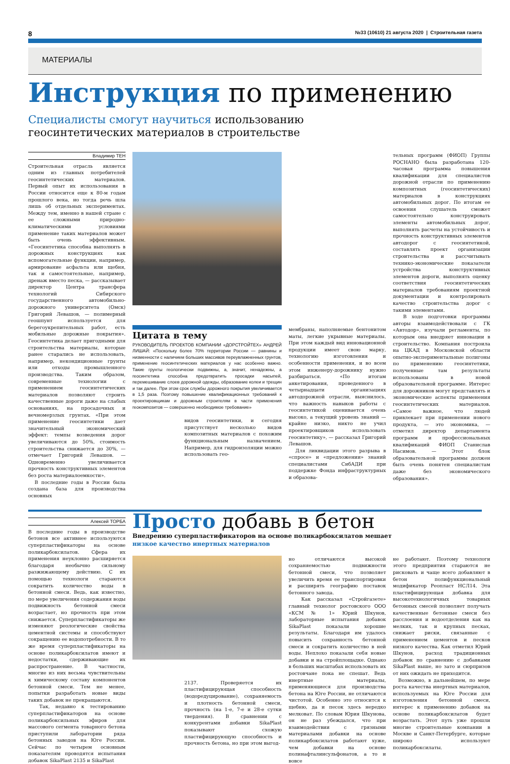8 №33 (10610) 21 августа 2020 | Строительная газета
МАТЕРИАЛЫ
Инструкция по применению
Специалисты смогут научиться использованию
геосинтетических материалов в строительстве
Владимир ТЕН
Строительная отрасль является одним из главных потребителей геосинтетических материалов. Первый опыт их использования в России относится еще к 80-м годам прошлого века, но тогда речь шла лишь об отдельных экспериментах. Между тем, именно в нашей стране с ее сложными природно-климатическими условиями применение таких материалов может быть очень эффективным. «Геосинтетика способна выполнять в дорожных конструкциях как вспомогательные функции, например, армирование асфальта или щебня, так и самостоятельные, например, дренаж вместо песка, — рассказывает директор Центра трансфера технологий Сибирского государственного автомобильно-дорожного университета (Омск) Григорий Левашов, — полимерный геошпунт используется для берегоукрепительных работ, есть мобильные дорожные покрытия». Геосинтетика делает пригодными для строительства материалы, которые ранее старались не использовать, например, некондиционные грунты или отходы промышленного производства. Таким образом, современные технологии с применением геосинтетических материалов позволяют строить качественные дороги даже на слабых основаниях, на просадочных и вечномерзлых грунтах. «При этом применение геосинтетики дает значительный экономический эффект: темпы возведения дорог увеличиваются до 50%, стоимость строительства снижается до 30%, — отмечает Григорий Левашов. — Одновременно увеличивается прочность конструктивных элементов без роста материалоемкости».
В последние годы в России была создана база для производства основных
Цитата в тему
РУКОВОДИТЕЛЬ ПРОЕКТОВ КОМПАНИИ «ДОРСТРОЙТЕХ» АНДРЕЙ ЛИШАЙ: «Поскольку более 70% территории России — равнины и низменности с наличием больших массивов переувлажненных грунтов, применение геосинтетических материалов у нас особенно важно. Такие грунты геологически подвижны, а, значит, ненадежны, а геосинтетика способна предотвратить просадки насыпей, перемешивание слоев дорожной одежды, образование колеи и трещин и так далее. При этом срок службы дорожного покрытия увеличивается в 1,5 раза. Поэтому повышение квалификационных требований к проектировщикам и дорожным строителям в части применения геокомпозитов — совершенно необходимое требование»
видов геосинтетики, и сегодня присутствует несколько видов композитных материалов с похожим функциональным назначением. Например, для гидроизоляции можно использовать гео-
мембраны, наполняемые бентонитом маты, легкие укрывные материалы. При этом каждый вид инновационной продукции имеет свою марку, технологию изготовления и особенности применения, и во всем этом инженеру-дорожнику нужно разбираться. «По итогам анкетирования, проведенного в четырнадцати организациях автодорожной отрасли, выяснилось, что важность навыков работы с геосинтетикой оценивается очень высоко, а текущий уровень знаний — крайне низко, никто не учил проектировщиков использовать геосинтетику», — рассказал Григорий Левашов.
Для ликвидации этого разрыва в «спросе» и «предложении» знаний специалистами СибАДИ при поддержке Фонда инфраструктурных и образова-
тельных программ (ФИОП) Группы РОСНАНО была разработана 120-часовая программа повышения квалификации для специалистов дорожной отрасли по применению композитных (геосинтетических) материалов в конструкциях автомобильных дорог. По итогам ее освоения слушатель сможет самостоятельно конструировать элементы автомобильных дорог, выполнять расчеты на устойчивость и прочность конструктивных элементов автодорог с геосинтетикой, составлять проект организации строительства и рассчитывать технико-экономические показатели устройства конструктивных элементов дороги, выполнять оценку соответствия геосинтетических материалов требованиям проектной документации и контролировать качество строительства дорог с такими элементами.
В ходе подготовки программы авторы взаимодействовали с ГК «Автодор», изучали регламенты, по которым она внедряет инновации в строительство. Компания построила на ЦКАД в Московской области опытно-экспериментальные полигоны по применению геосинтетики, полученные там результаты использованы в новой образовательной программе. Интерес для дорожников могут представлять и экономические аспекты применения геосинтетических материалов. «Самое важное, что людей привлекает при применении нового продукта, — это экономика, — отметил директор департамента программ и профессиональных квалификаций ФИОП Станислав Насимов. — Этот блок образовательной программы должен быть очень понятен специалистам даже без экономического образования».
Алексей ТОРБА
В последние годы в производстве бетонов все активнее используются суперпластификаторы на основе поликарбоксилатов. Сфера их применения неуклонно расширяется благодаря необычно сильному разжижающему действию. С их помощью технологи стараются сократить количество воды в бетонной смеси. Ведь, как известно, по мере увеличения содержания воды подвижность бетонной смеси возрастает, но прочность при этом снижается. Суперпластификаторы же изменяют реологические свойства цементной системы и способствуют сокращению ее водопотребности. В то же время суперпластификаторы на основе поликарбоксилатов имеют и недостатки, сдерживающие их распространение. В частности, многие из них весьма чувствительны к химическому составу компонентов бетонной смеси. Тем не менее, попытки разработать новые виды таких добавок не прекращаются.
Так, недавно к тестированию суперпластификаторов на основе поликарбоксильных эфиров для массового сегмента товарного бетона приступили лаборатории ряда бетонных заводов на Юге России. Сейчас по четырем основным показателям проводятся испытания добавок SikaPlast 2135 и SikaPlast
Просто добавь в бетон
Внедрению суперпластификаторов на основе поликарбоксилатов мешает
низкое качество инертных материалов
2137. Проверяется их пластифицирующая способность (водоредуцирование), сохраняемость и плотность бетонной смеси, прочность (на 1-е, 7-е и 28-е сутки твердения). В сравнении с конкурентами добавки SikaPlast показывают схожую пластифицирующую способность и прочность бетона, но при этом выгод-
но отличаются высокой сохраняемостью подвижности бетонной смеси, что позволяет увеличить время ее транспортировки и расширять географию поставок бетонного завода.
Как рассказал «Стройгазете» главный технолог ростовского ООО «КСМ № 1» Юрий Шкунов, лабораторные испытания добавок SikaPlast показали хорошие результаты. Благодаря им удалось повысить сохранность бетонной смеси и сократить количество в ней воды. Неплохо показали себя новые добавки и на стройплощадке. Однако в больших масштабах использовать их ростовчане пока не спешат. Ведь инертные материалы, применяющиеся для производства бетона на Юге России, не отличаются чистотой. Особенно это относится к щебню, да и песок здесь нередко мелковат. По словам Юрия Шкунова, он не раз убеждался, что при взаимодействии с грязными материалами добавки на основе поликарбоксилатов работают хуже, чем добавки на основе полинафталинсульфонатов, а то и вовсе
не работают. Поэтому технологи этого предприятия стараются не рисковать и чаще всего добавляют в бетон полифункциональный модификатор Реопласт НСЛ14. Эта пластифицирующая добавка для высокотехнологичных товарных бетонных смесей позволяет получать качественные бетонные смеси без расслоения и водоотделения как на мелких, так и крупных песках, снижает риски, связанные с применением цементов и песков низкого качества. Как отметил Юрий Шкунов, расход традиционных добавок по сравнению с добавками SikaPlast выше, но зато и сюрпризов от них ожидать не приходится.
Возможно, в дальнейшем, по мере роста качества инертных материалов, используемых на Юге России для изготовления бетонной смеси, интерес к применению добавок на основе поликарбоксилатов будет возрастать. Этот путь уже прошли многие строительные компании в Москве и Санкт-Петербурге, которые широко используют поликарбоксилаты.